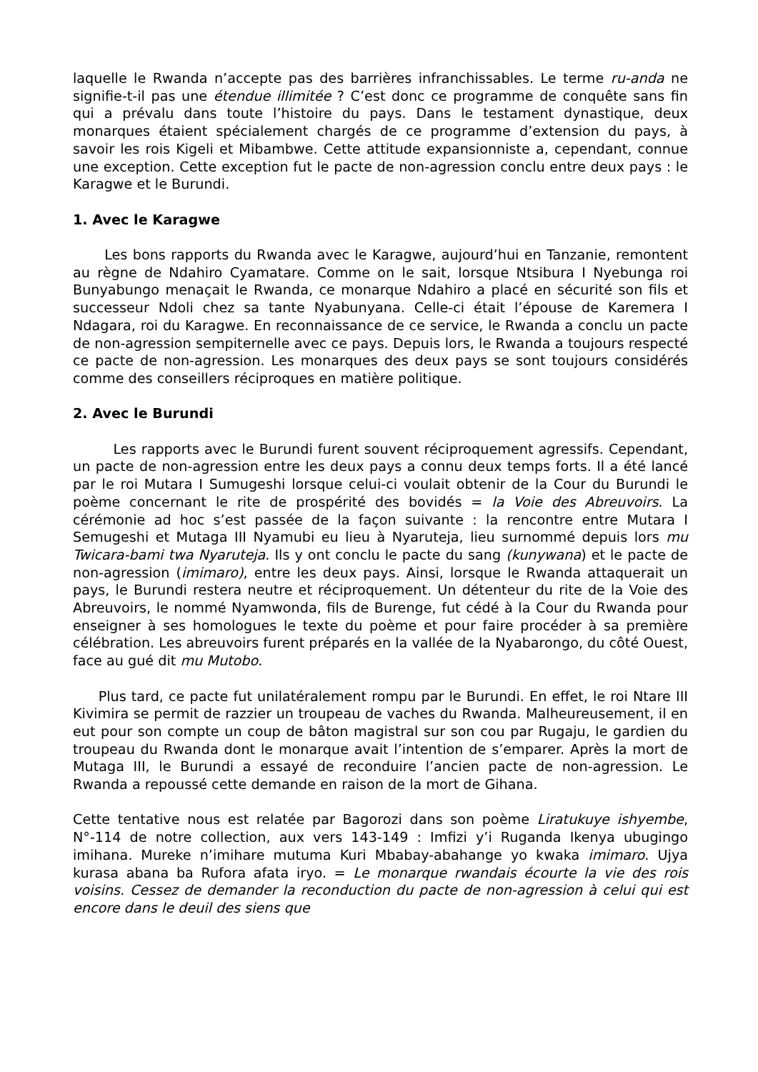laquelle le Rwanda n’accepte pas des barrières infranchissables. Le terme ru-anda ne signifie-t-il pas une étendue illimitée ? C’est donc ce programme de conquête sans fin qui a prévalu dans toute l’histoire du pays. Dans le testament dynastique, deux monarques étaient spécialement chargés de ce programme d’extension du pays, à savoir les rois Kigeli et Mibambwe. Cette attitude expansionniste a, cependant, connue une exception. Cette exception fut le pacte de non-agression conclu entre deux pays : le Karagwe et le Burundi.
1. Avec le Karagwe
Les bons rapports du Rwanda avec le Karagwe, aujourd’hui en Tanzanie, remontent au règne de Ndahiro Cyamatare. Comme on le sait, lorsque Ntsibura I Nyebunga roi Bunyabungo menaçait le Rwanda, ce monarque Ndahiro a placé en sécurité son fils et successeur Ndoli chez sa tante Nyabunyana. Celle-ci était l’épouse de Karemera I Ndagara, roi du Karagwe. En reconnaissance de ce service, le Rwanda a conclu un pacte de non-agression sempiternelle avec ce pays. Depuis lors, le Rwanda a toujours respecté ce pacte de non-agression. Les monarques des deux pays se sont toujours considérés comme des conseillers réciproques en matière politique.
2. Avec le Burundi
Les rapports avec le Burundi furent souvent réciproquement agressifs. Cependant, un pacte de non-agression entre les deux pays a connu deux temps forts. Il a été lancé par le roi Mutara I Sumugeshi lorsque celui-ci voulait obtenir de la Cour du Burundi le poème concernant le rite de prospérité des bovidés = la Voie des Abreuvoirs. La cérémonie ad hoc s’est passée de la façon suivante : la rencontre entre Mutara I Semugeshi et Mutaga III Nyamubi eu lieu à Nyaruteja, lieu surnommé depuis lors mu Twicara-bami twa Nyaruteja. Ils y ont conclu le pacte du sang (kunywana) et le pacte de non-agression (imimaro), entre les deux pays. Ainsi, lorsque le Rwanda attaquerait un pays, le Burundi restera neutre et réciproquement. Un détenteur du rite de la Voie des Abreuvoirs, le nommé Nyamwonda, fils de Burenge, fut cédé à la Cour du Rwanda pour enseigner à ses homologues le texte du poème et pour faire procéder à sa première célébration. Les abreuvoirs furent préparés en la vallée de la Nyabarongo, du côté Ouest, face au gué dit mu Mutobo.
Plus tard, ce pacte fut unilatéralement rompu par le Burundi. En effet, le roi Ntare III Kivimira se permit de razzier un troupeau de vaches du Rwanda. Malheureusement, il en eut pour son compte un coup de bâton magistral sur son cou par Rugaju, le gardien du troupeau du Rwanda dont le monarque avait l’intention de s’emparer. Après la mort de Mutaga III, le Burundi a essayé de reconduire l’ancien pacte de non-agression. Le Rwanda a repoussé cette demande en raison de la mort de Gihana.
Cette tentative nous est relatée par Bagorozi dans son poème Liratukuye ishyembe, N°-114 de notre collection, aux vers 143-149 : Imfizi y’i Ruganda Ikenya ubugingo imihana. Mureke n’imihare mutuma Kuri Mbabay-abahange yo kwaka imimaro. Ujya kurasa abana ba Rufora afata iryo. = Le monarque rwandais écourte la vie des rois voisins. Cessez de demander la reconduction du pacte de non-agression à celui qui est encore dans le deuil des siens que